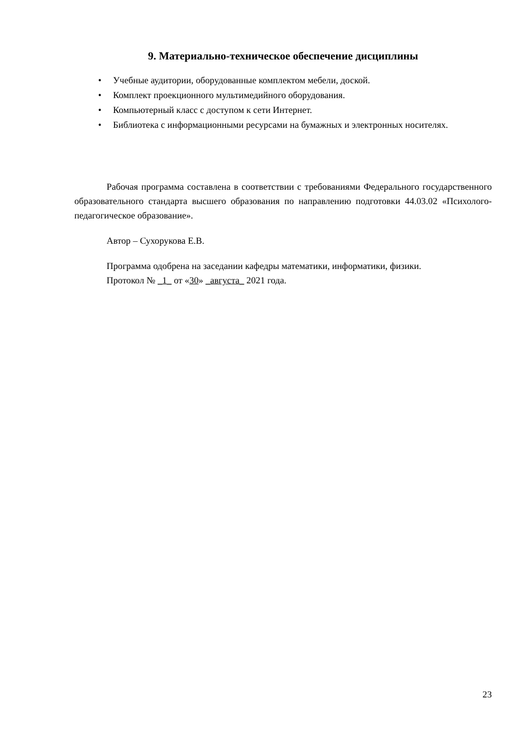9. Материально-техническое обеспечение дисциплины
• Учебные аудитории, оборудованные комплектом мебели, доской.
• Комплект проекционного мультимедийного оборудования.
• Компьютерный класс с доступом к сети Интернет.
• Библиотека с информационными ресурсами на бумажных и электронных носителях.
Рабочая программа составлена в соответствии с требованиями Федерального государственного образовательного стандарта высшего образования по направлению подготовки 44.03.02 «Психолого-педагогическое образование».
Автор – Сухорукова Е.В.
Программа одобрена на заседании кафедры математики, информатики, физики.
Протокол № _1_ от «30» _августа_ 2021 года.
23